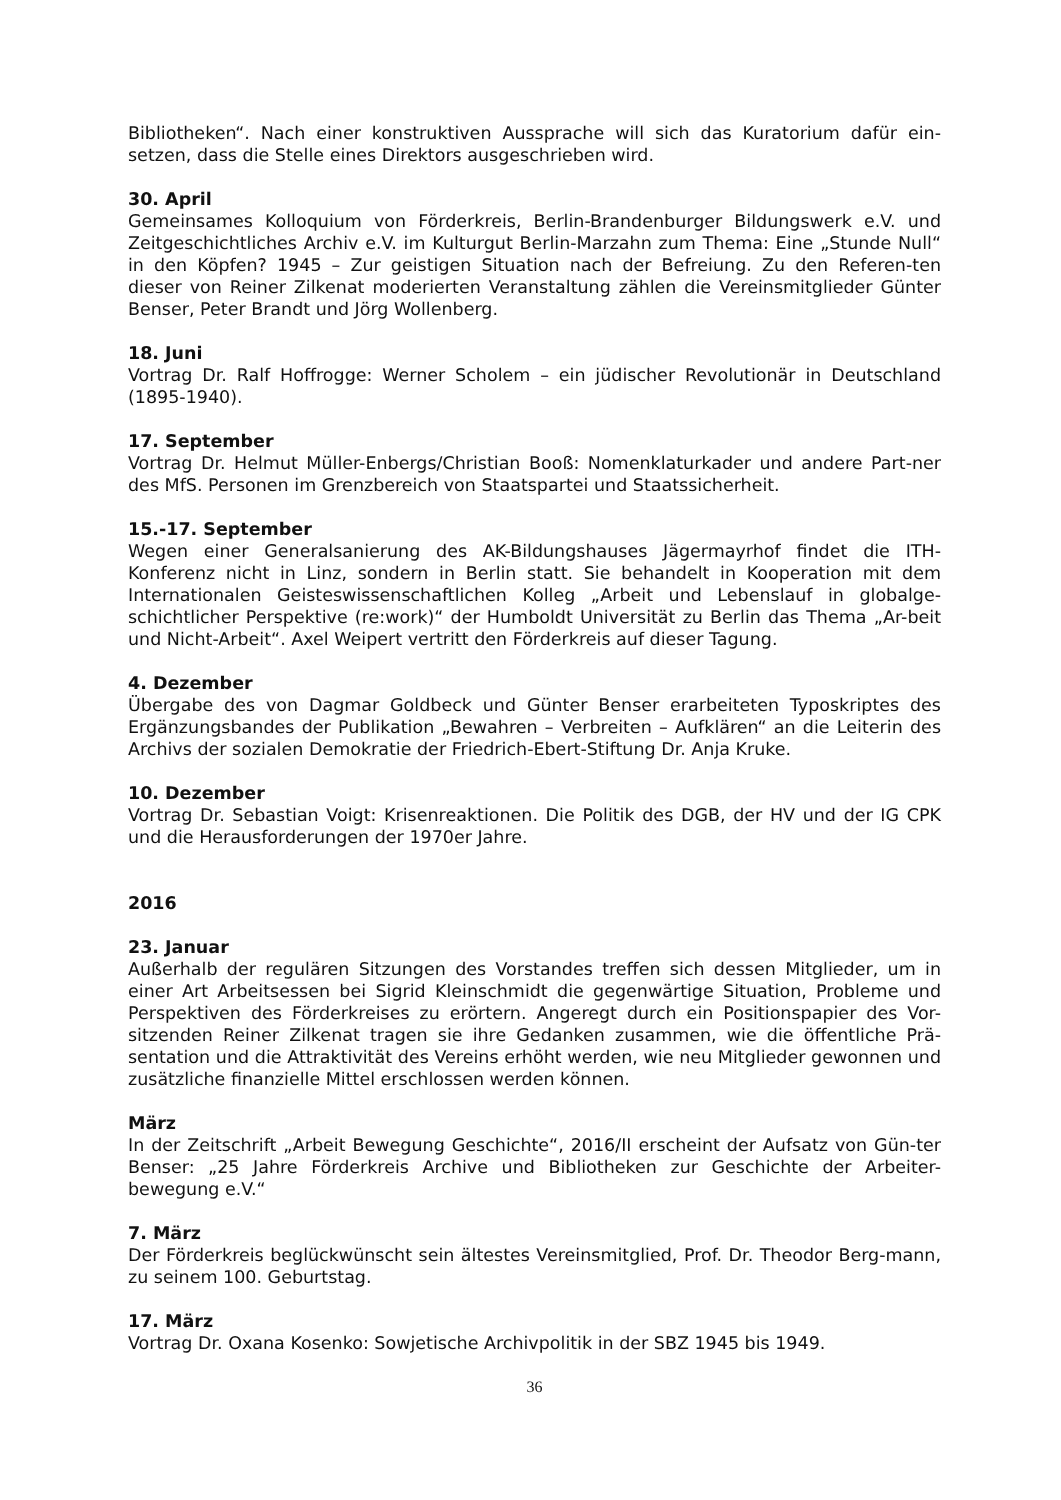Bibliotheken“. Nach einer konstruktiven Aussprache will sich das Kuratorium dafür ein-setzen, dass die Stelle eines Direktors ausgeschrieben wird.
30. April
Gemeinsames Kolloquium von Förderkreis, Berlin-Brandenburger Bildungswerk e.V. und Zeitgeschichtliches Archiv e.V. im Kulturgut Berlin-Marzahn zum Thema: Eine „Stunde Null“ in den Köpfen? 1945 – Zur geistigen Situation nach der Befreiung. Zu den Referen-ten dieser von Reiner Zilkenat moderierten Veranstaltung zählen die Vereinsmitglieder Günter Benser, Peter Brandt und Jörg Wollenberg.
18. Juni
Vortrag Dr. Ralf Hoffrogge: Werner Scholem – ein jüdischer Revolutionär in Deutschland (1895-1940).
17. September
Vortrag Dr. Helmut Müller-Enbergs/Christian Booß: Nomenklaturkader und andere Part-ner des MfS. Personen im Grenzbereich von Staatspartei und Staatssicherheit.
15.-17. September
Wegen einer Generalsanierung des AK-Bildungshauses Jägermayrhof findet die ITH-Konferenz nicht in Linz, sondern in Berlin statt. Sie behandelt in Kooperation mit dem Internationalen Geisteswissenschaftlichen Kolleg „Arbeit und Lebenslauf in globalge-schichtlicher Perspektive (re:work)“ der Humboldt Universität zu Berlin das Thema „Ar-beit und Nicht-Arbeit“. Axel Weipert vertritt den Förderkreis auf dieser Tagung.
4. Dezember
Übergabe des von Dagmar Goldbeck und Günter Benser erarbeiteten Typoskriptes des Ergänzungsbandes der Publikation „Bewahren – Verbreiten – Aufklären“ an die Leiterin des Archivs der sozialen Demokratie der Friedrich-Ebert-Stiftung Dr. Anja Kruke.
10. Dezember
Vortrag Dr. Sebastian Voigt: Krisenreaktionen. Die Politik des DGB, der HV und der IG CPK und die Herausforderungen der 1970er Jahre.
2016
23. Januar
Außerhalb der regulären Sitzungen des Vorstandes treffen sich dessen Mitglieder, um in einer Art Arbeitsessen bei Sigrid Kleinschmidt die gegenwärtige Situation, Probleme und Perspektiven des Förderkreises zu erörtern. Angeregt durch ein Positionspapier des Vor-sitzenden Reiner Zilkenat tragen sie ihre Gedanken zusammen, wie die öffentliche Prä-sentation und die Attraktivität des Vereins erhöht werden, wie neu Mitglieder gewonnen und zusätzliche finanzielle Mittel erschlossen werden können.
März
In der Zeitschrift „Arbeit Bewegung Geschichte“, 2016/II erscheint der Aufsatz von Gün-ter Benser: „25 Jahre Förderkreis Archive und Bibliotheken zur Geschichte der Arbeiter-bewegung e.V.“
7. März
Der Förderkreis beglückwünscht sein ältestes Vereinsmitglied, Prof. Dr. Theodor Berg-mann, zu seinem 100. Geburtstag.
17. März
Vortrag Dr. Oxana Kosenko: Sowjetische Archivpolitik in der SBZ 1945 bis 1949.
36